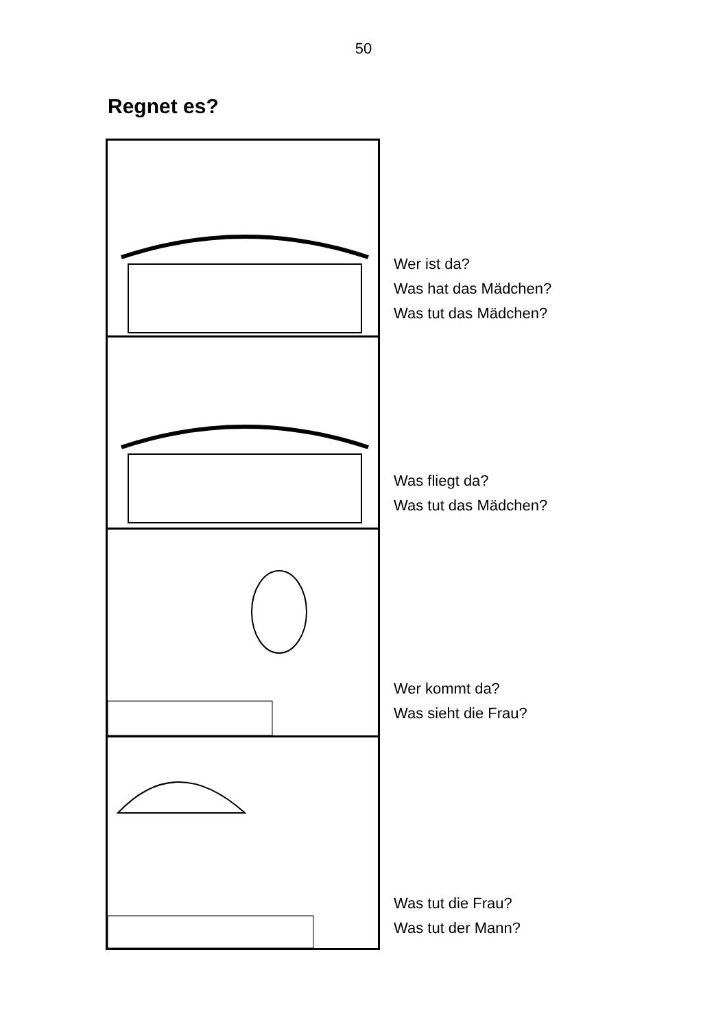50
Regnet es?
Wer ist da?
Was hat das Mädchen?
Was tut das Mädchen?
Was fliegt da?
Was tut das Mädchen?
Wer kommt da?
Was sieht die Frau?
Was tut die Frau?
Was tut der Mann?